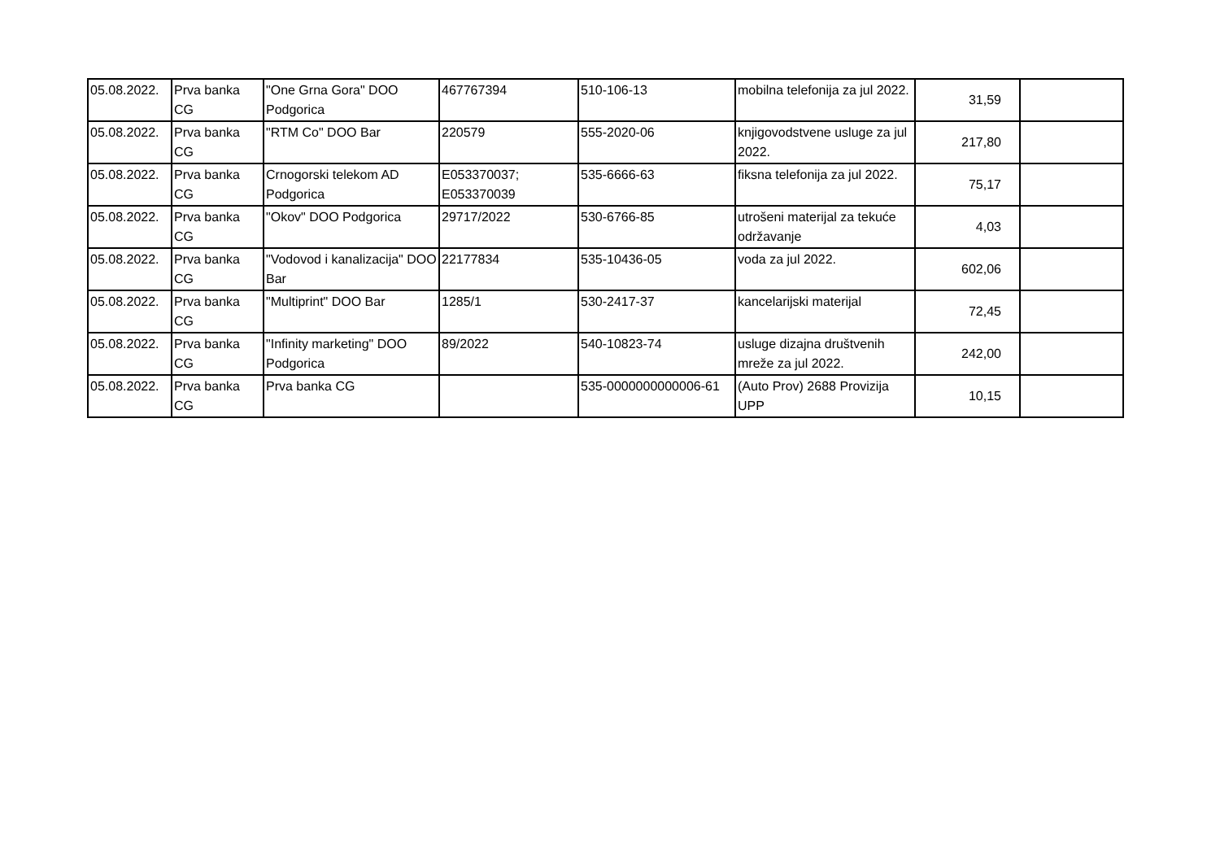| 05.08.2022. | Prva banka CG | "One Grna Gora" DOO Podgorica | 467767394 | 510-106-13 | mobilna telefonija za jul 2022. | 31,59 | |
| 05.08.2022. | Prva banka CG | "RTM Co" DOO Bar | 220579 | 555-2020-06 | knjigovodstvene usluge za jul 2022. | 217,80 | |
| 05.08.2022. | Prva banka CG | Crnogorski telekom AD Podgorica | E053370037; E053370039 | 535-6666-63 | fiksna telefonija za jul 2022. | 75,17 | |
| 05.08.2022. | Prva banka CG | "Okov" DOO Podgorica | 29717/2022 | 530-6766-85 | utrošeni materijal za tekuće održavanje | 4,03 | |
| 05.08.2022. | Prva banka CG | "Vodovod i kanalizacija" DOO Bar | 22177834 | 535-10436-05 | voda za jul 2022. | 602,06 | |
| 05.08.2022. | Prva banka CG | "Multiprint" DOO Bar | 1285/1 | 530-2417-37 | kancelarijski materijal | 72,45 | |
| 05.08.2022. | Prva banka CG | "Infinity marketing" DOO Podgorica | 89/2022 | 540-10823-74 | usluge dizajna društvenih mreže za jul 2022. | 242,00 | |
| 05.08.2022. | Prva banka CG | Prva banka CG | | 535-0000000000006-61 | (Auto Prov) 2688 Provizija UPP | 10,15 | |